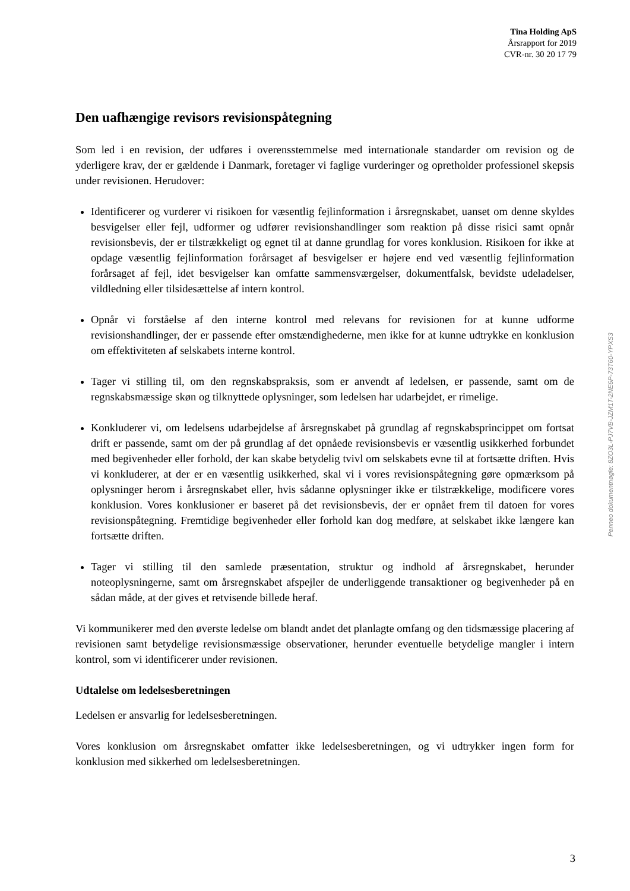Tina Holding ApS
Årsrapport for 2019
CVR-nr. 30 20 17 79
Den uafhængige revisors revisionspåtegning
Som led i en revision, der udføres i overensstemmelse med internationale standarder om revision og de yderligere krav, der er gældende i Danmark, foretager vi faglige vurderinger og opretholder professionel skepsis under revisionen. Herudover:
Identificerer og vurderer vi risikoen for væsentlig fejlinformation i årsregnskabet, uanset om denne skyldes besvigelser eller fejl, udformer og udfører revisionshandlinger som reaktion på disse risici samt opnår revisionsbevis, der er tilstrækkeligt og egnet til at danne grundlag for vores konklusion. Risikoen for ikke at opdage væsentlig fejlinformation forårsaget af besvigelser er højere end ved væsentlig fejlinformation forårsaget af fejl, idet besvigelser kan omfatte sammensværgelser, dokumentfalsk, bevidste udeladelser, vildledning eller tilsidesættelse af intern kontrol.
Opnår vi forståelse af den interne kontrol med relevans for revisionen for at kunne udforme revisionshandlinger, der er passende efter omstændighederne, men ikke for at kunne udtrykke en konklusion om effektiviteten af selskabets interne kontrol.
Tager vi stilling til, om den regnskabspraksis, som er anvendt af ledelsen, er passende, samt om de regnskabsmæssige skøn og tilknyttede oplysninger, som ledelsen har udarbejdet, er rimelige.
Konkluderer vi, om ledelsens udarbejdelse af årsregnskabet på grundlag af regnskabsprincippet om fortsat drift er passende, samt om der på grundlag af det opnåede revisionsbevis er væsentlig usikkerhed forbundet med begivenheder eller forhold, der kan skabe betydelig tvivl om selskabets evne til at fortsætte driften. Hvis vi konkluderer, at der er en væsentlig usikkerhed, skal vi i vores revisionspåtegning gøre opmærksom på oplysninger herom i årsregnskabet eller, hvis sådanne oplysninger ikke er tilstrækkelige, modificere vores konklusion. Vores konklusioner er baseret på det revisionsbevis, der er opnået frem til datoen for vores revisionspåtegning. Fremtidige begivenheder eller forhold kan dog medføre, at selskabet ikke længere kan fortsætte driften.
Tager vi stilling til den samlede præsentation, struktur og indhold af årsregnskabet, herunder noteoplysningerne, samt om årsregnskabet afspejler de underliggende transaktioner og begivenheder på en sådan måde, at der gives et retvisende billede heraf.
Vi kommunikerer med den øverste ledelse om blandt andet det planlagte omfang og den tidsmæssige placering af revisionen samt betydelige revisionsmæssige observationer, herunder eventuelle betydelige mangler i intern kontrol, som vi identificerer under revisionen.
Udtalelse om ledelsesberetningen
Ledelsen er ansvarlig for ledelsesberetningen.
Vores konklusion om årsregnskabet omfatter ikke ledelsesberetningen, og vi udtrykker ingen form for konklusion med sikkerhed om ledelsesberetningen.
Penneo dokumentnøgle: 8ZO3L-PJ7VB-JZM1T-2NE6P-73T60-YPXS3
3